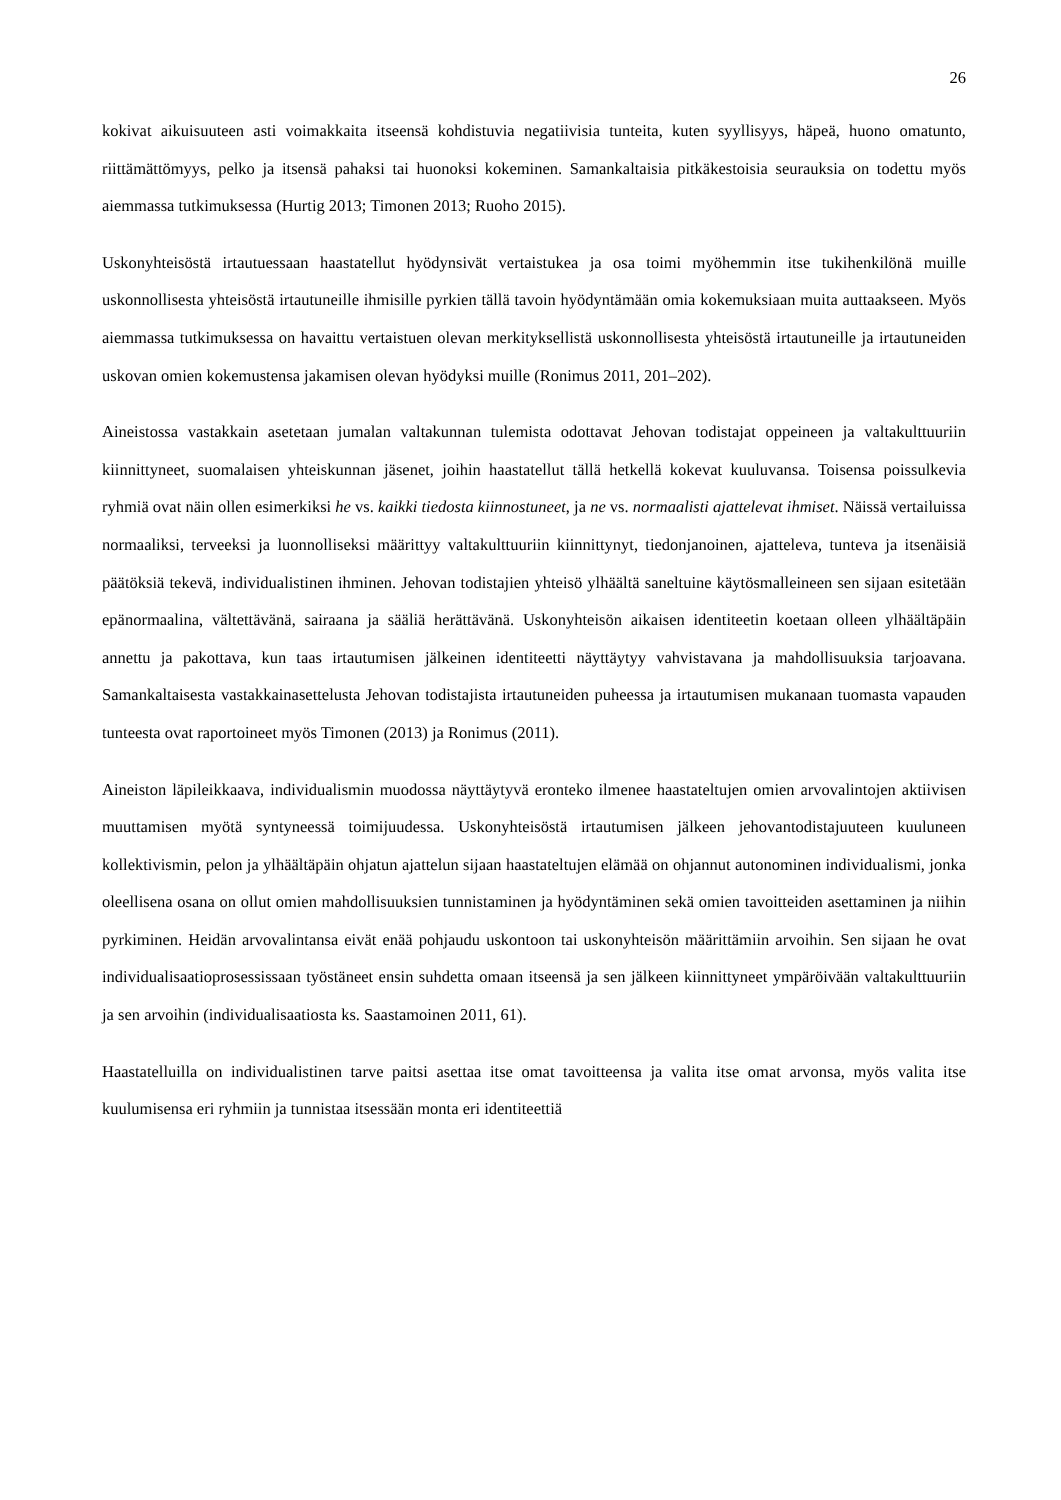26
kokivat aikuisuuteen asti voimakkaita itseensä kohdistuvia negatiivisia tunteita, kuten syyllisyys, häpeä, huono omatunto, riittämättömyys, pelko ja itsensä pahaksi tai huonoksi kokeminen. Samankaltaisia pitkäkestoisia seurauksia on todettu myös aiemmassa tutkimuksessa (Hurtig 2013; Timonen 2013; Ruoho 2015).
Uskonyhteisöstä irtautuessaan haastatellut hyödynsivät vertaistukea ja osa toimi myöhemmin itse tukihenkilönä muille uskonnollisesta yhteisöstä irtautuneille ihmisille pyrkien tällä tavoin hyödyntämään omia kokemuksiaan muita auttaakseen. Myös aiemmassa tutkimuksessa on havaittu vertaistuen olevan merkityksellistä uskonnollisesta yhteisöstä irtautuneille ja irtautuneiden uskovan omien kokemustensa jakamisen olevan hyödyksi muille (Ronimus 2011, 201–202).
Aineistossa vastakkain asetetaan jumalan valtakunnan tulemista odottavat Jehovan todistajat oppeineen ja valtakulttuuriin kiinnittyneet, suomalaisen yhteiskunnan jäsenet, joihin haastatellut tällä hetkellä kokevat kuuluvansa. Toisensa poissulkevia ryhmiä ovat näin ollen esimerkiksi he vs. kaikki tiedosta kiinnostuneet, ja ne vs. normaalisti ajattelevat ihmiset. Näissä vertailuissa normaaliksi, terveeksi ja luonnolliseksi määrittyy valtakulttuuriin kiinnittynyt, tiedonjanoinen, ajatteleva, tunteva ja itsenäisiä päätöksiä tekevä, individualistinen ihminen. Jehovan todistajien yhteisö ylhäältä saneltuine käytösmalleineen sen sijaan esitetään epänormaalina, vältettävänä, sairaana ja sääliä herättävänä. Uskonyhteisön aikaisen identiteetin koetaan olleen ylhäältäpäin annettu ja pakottava, kun taas irtautumisen jälkeinen identiteetti näyttäytyy vahvistavana ja mahdollisuuksia tarjoavana. Samankaltaisesta vastakkainasettelusta Jehovan todistajista irtautuneiden puheessa ja irtautumisen mukanaan tuomasta vapauden tunteesta ovat raportoineet myös Timonen (2013) ja Ronimus (2011).
Aineiston läpileikkaava, individualismin muodossa näyttäytyvä eronteko ilmenee haastateltujen omien arvovalintojen aktiivisen muuttamisen myötä syntyneessä toimijuudessa. Uskonyhteisöstä irtautumisen jälkeen jehovantodistajuuteen kuuluneen kollektivismin, pelon ja ylhäältäpäin ohjatun ajattelun sijaan haastateltujen elämää on ohjannut autonominen individualismi, jonka oleellisena osana on ollut omien mahdollisuuksien tunnistaminen ja hyödyntäminen sekä omien tavoitteiden asettaminen ja niihin pyrkiminen. Heidän arvovalintansa eivät enää pohjaudu uskontoon tai uskonyhteisön määrittämiin arvoihin. Sen sijaan he ovat individualisaatioprosessissaan työstäneet ensin suhdetta omaan itseensä ja sen jälkeen kiinnittyneet ympäröivään valtakulttuuriin ja sen arvoihin (individualisaatiosta ks. Saastamoinen 2011, 61).
Haastatelluilla on individualistinen tarve paitsi asettaa itse omat tavoitteensa ja valita itse omat arvonsa, myös valita itse kuulumisensa eri ryhmiin ja tunnistaa itsessään monta eri identiteettiä